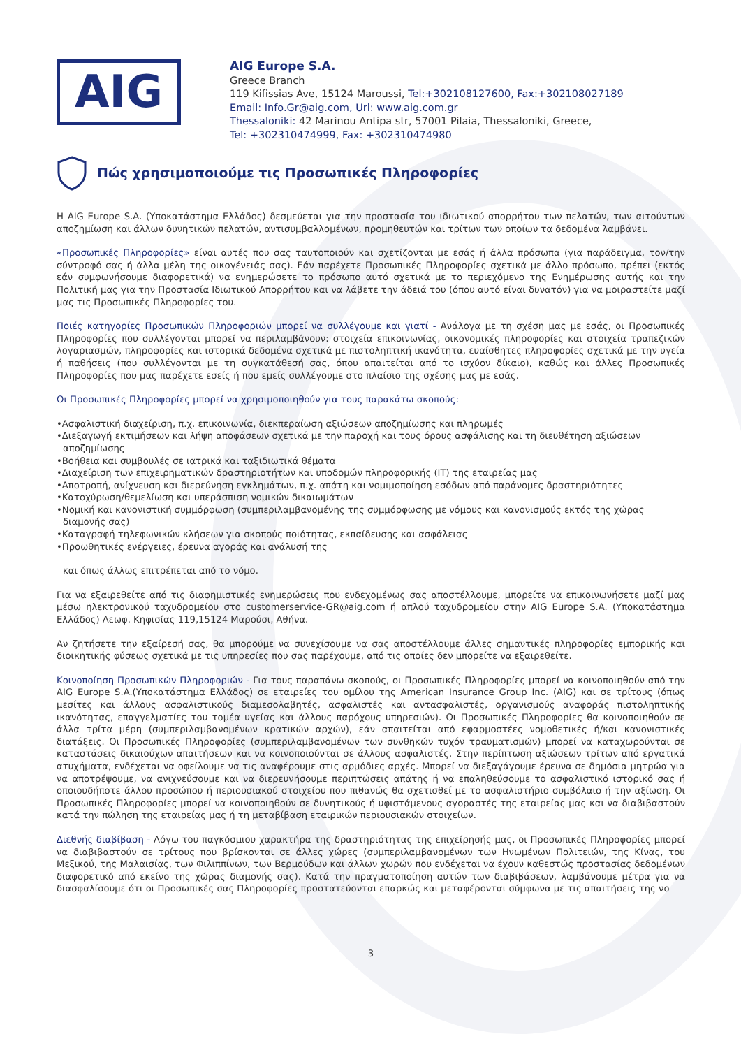AIG
AIG Europe S.A.
Greece Branch
119 Kifissias Ave, 15124 Maroussi, Tel:+302108127600, Fax:+302108027189
Email: Info.Gr@aig.com, Url: www.aig.com.gr
Thessaloniki: 42 Marinou Antipa str, 57001 Pilaia, Thessaloniki, Greece,
Tel: +302310474999, Fax: +302310474980
Πώς χρησιμοποιούμε τις Προσωπικές Πληροφορίες
Η AIG Europe S.A. (Υποκατάστημα Ελλάδος) δεσμεύεται για την προστασία του ιδιωτικού απορρήτου των πελατών, των αιτούντων αποζημίωση και άλλων δυνητικών πελατών, αντισυμβαλλομένων, προμηθευτών και τρίτων των οποίων τα δεδομένα λαμβάνει.
«Προσωπικές Πληροφορίες» είναι αυτές που σας ταυτοποιούν και σχετίζονται με εσάς ή άλλα πρόσωπα (για παράδειγμα, τον/την σύντροφό σας ή άλλα μέλη της οικογένειάς σας). Εάν παρέχετε Προσωπικές Πληροφορίες σχετικά με άλλο πρόσωπο, πρέπει (εκτός εάν συμφωνήσουμε διαφορετικά) να ενημερώσετε το πρόσωπο αυτό σχετικά με το περιεχόμενο της Ενημέρωσης αυτής και την Πολιτική μας για την Προστασία Ιδιωτικού Απορρήτου και να λάβετε την άδειά του (όπου αυτό είναι δυνατόν) για να μοιραστείτε μαζί μας τις Προσωπικές Πληροφορίες του.
Ποιές κατηγορίες Προσωπικών Πληροφοριών μπορεί να συλλέγουμε και γιατί - Ανάλογα με τη σχέση μας με εσάς, οι Προσωπικές Πληροφορίες που συλλέγονται μπορεί να περιλαμβάνουν: στοιχεία επικοινωνίας, οικονομικές πληροφορίες και στοιχεία τραπεζικών λογαριασμών, πληροφορίες και ιστορικά δεδομένα σχετικά με πιστοληπτική ικανότητα, ευαίσθητες πληροφορίες σχετικά με την υγεία ή παθήσεις (που συλλέγονται με τη συγκατάθεσή σας, όπου απαιτείται από το ισχύον δίκαιο), καθώς και άλλες Προσωπικές Πληροφορίες που μας παρέχετε εσείς ή που εμείς συλλέγουμε στο πλαίσιο της σχέσης μας με εσάς.
Οι Προσωπικές Πληροφορίες μπορεί να χρησιμοποιηθούν για τους παρακάτω σκοπούς:
•Ασφαλιστική διαχείριση, π.χ. επικοινωνία, διεκπεραίωση αξιώσεων αποζημίωσης και πληρωμές
•Διεξαγωγή εκτιμήσεων και λήψη αποφάσεων σχετικά με την παροχή και τους όρους ασφάλισης και τη διευθέτηση αξιώσεων αποζημίωσης
•Βοήθεια και συμβουλές σε ιατρικά και ταξιδιωτικά θέματα
•Διαχείριση των επιχειρηματικών δραστηριοτήτων και υποδομών πληροφορικής (IT) της εταιρείας μας
•Αποτροπή, ανίχνευση και διερεύνηση εγκλημάτων, π.χ. απάτη και νομιμοποίηση εσόδων από παράνομες δραστηριότητες
•Κατοχύρωση/θεμελίωση και υπεράσπιση νομικών δικαιωμάτων
•Νομική και κανονιστική συμμόρφωση (συμπεριλαμβανομένης της συμμόρφωσης με νόμους και κανονισμούς εκτός της χώρας διαμονής σας)
•Καταγραφή τηλεφωνικών κλήσεων για σκοπούς ποιότητας, εκπαίδευσης και ασφάλειας
•Προωθητικές ενέργειες, έρευνα αγοράς και ανάλυσή της
και όπως άλλως επιτρέπεται από το νόμο.
Για να εξαιρεθείτε από τις διαφημιστικές ενημερώσεις που ενδεχομένως σας αποστέλλουμε, μπορείτε να επικοινωνήσετε μαζί μας μέσω ηλεκτρονικού ταχυδρομείου στο customerservice-GR@aig.com ή απλού ταχυδρομείου στην AIG Europe S.A. (Υποκατάστημα Ελλάδος) Λεωφ. Κηφισίας 119,15124 Μαρούσι, Αθήνα.
Αν ζητήσετε την εξαίρεσή σας, θα μπορούμε να συνεχίσουμε να σας αποστέλλουμε άλλες σημαντικές πληροφορίες εμπορικής και διοικητικής φύσεως σχετικά με τις υπηρεσίες που σας παρέχουμε, από τις οποίες δεν μπορείτε να εξαιρεθείτε.
Κοινοποίηση Προσωπικών Πληροφοριών - Για τους παραπάνω σκοπούς, οι Προσωπικές Πληροφορίες μπορεί να κοινοποιηθούν από την AIG Europe S.A.(Υποκατάστημα Ελλάδος) σε εταιρείες του ομίλου της American Insurance Group Inc. (AIG) και σε τρίτους (όπως μεσίτες και άλλους ασφαλιστικούς διαμεσολαβητές, ασφαλιστές και αντασφαλιστές, οργανισμούς αναφοράς πιστοληπτικής ικανότητας, επαγγελματίες του τομέα υγείας και άλλους παρόχους υπηρεσιών). Οι Προσωπικές Πληροφορίες θα κοινοποιηθούν σε άλλα τρίτα μέρη (συμπεριλαμβανομένων κρατικών αρχών), εάν απαιτείται από εφαρμοστέες νομοθετικές ή/και κανονιστικές διατάξεις. Οι Προσωπικές Πληροφορίες (συμπεριλαμβανομένων των συνθηκών τυχόν τραυματισμών) μπορεί να καταχωρούνται σε καταστάσεις δικαιούχων απαιτήσεων και να κοινοποιούνται σε άλλους ασφαλιστές. Στην περίπτωση αξιώσεων τρίτων από εργατικά ατυχήματα, ενδέχεται να οφείλουμε να τις αναφέρουμε στις αρμόδιες αρχές. Μπορεί να διεξαγάγουμε έρευνα σε δημόσια μητρώα για να αποτρέψουμε, να ανιχνεύσουμε και να διερευνήσουμε περιπτώσεις απάτης ή να επαληθεύσουμε το ασφαλιστικό ιστορικό σας ή οποιουδήποτε άλλου προσώπου ή περιουσιακού στοιχείου που πιθανώς θα σχετισθεί με το ασφαλιστήριο συμβόλαιο ή την αξίωση. Οι Προσωπικές Πληροφορίες μπορεί να κοινοποιηθούν σε δυνητικούς ή υφιστάμενους αγοραστές της εταιρείας μας και να διαβιβαστούν κατά την πώληση της εταιρείας μας ή τη μεταβίβαση εταιρικών περιουσιακών στοιχείων.
Διεθνής διαβίβαση - Λόγω του παγκόσμιου χαρακτήρα της δραστηριότητας της επιχείρησής μας, οι Προσωπικές Πληροφορίες μπορεί να διαβιβαστούν σε τρίτους που βρίσκονται σε άλλες χώρες (συμπεριλαμβανομένων των Ηνωμένων Πολιτειών, της Κίνας, του Μεξικού, της Μαλαισίας, των Φιλιππίνων, των Βερμούδων και άλλων χωρών που ενδέχεται να έχουν καθεστώς προστασίας δεδομένων διαφορετικό από εκείνο της χώρας διαμονής σας). Κατά την πραγματοποίηση αυτών των διαβιβάσεων, λαμβάνουμε μέτρα για να διασφαλίσουμε ότι οι Προσωπικές σας Πληροφορίες προστατεύονται επαρκώς και μεταφέρονται σύμφωνα με τις απαιτήσεις της νο
3